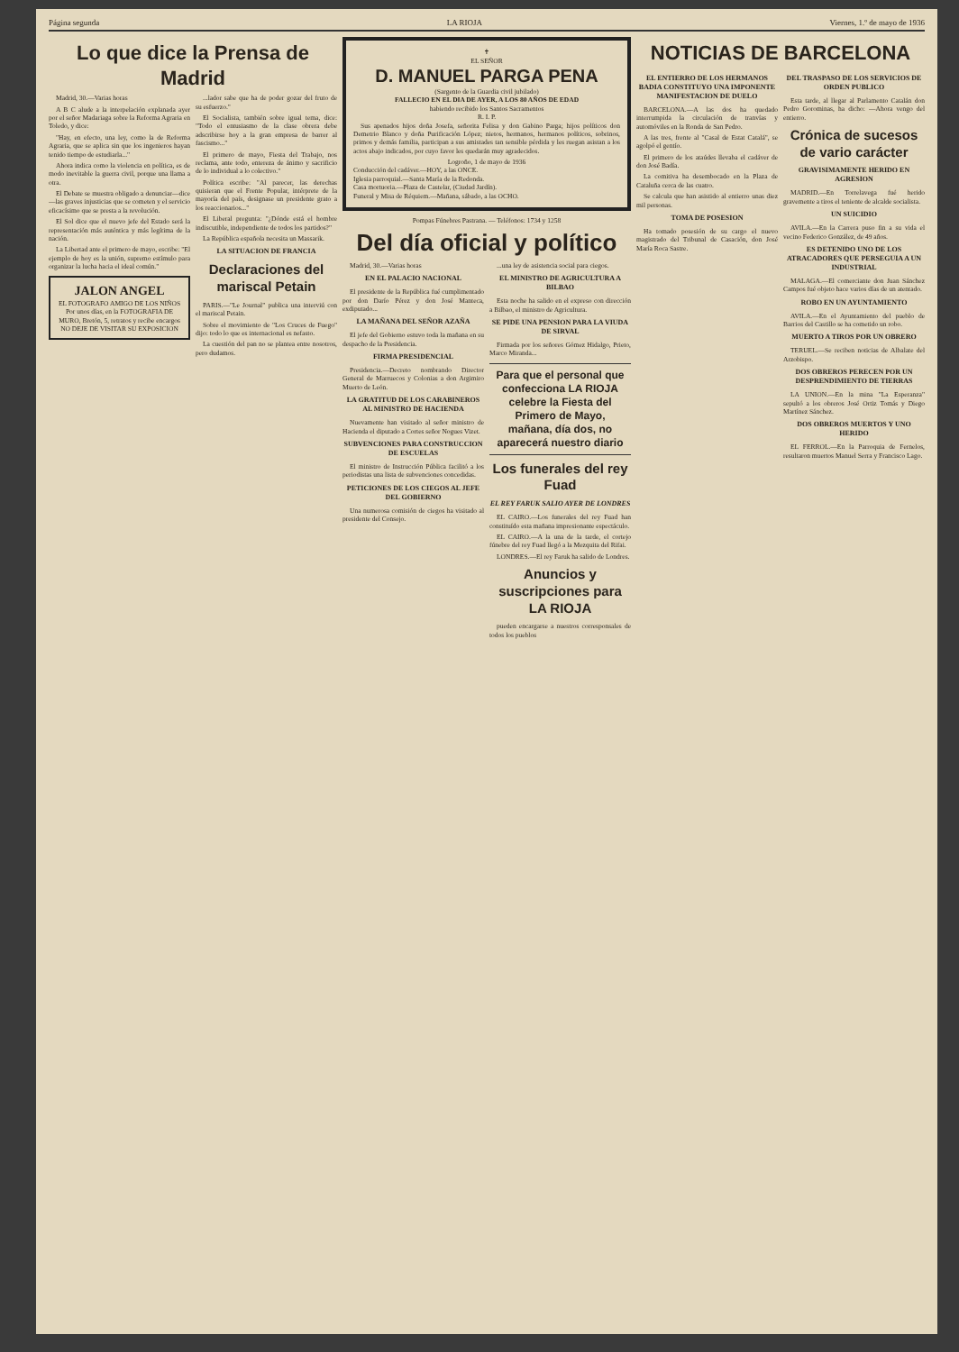Página segunda LA RIOJA Viernes, 1.º de mayo de 1936
Lo que dice la Prensa de Madrid
Madrid, 30.—Varias horas
A B C alude a la interpelación explanada ayer por el señor Madariaga sobre la Reforma Agraria en Toledo, y dice:
"Hay, en efecto, una ley, como la de Reforma Agraria, que se aplica sin que los ingenieros hayan tenido tiempo de estudiarla..."
Ahora indica como la violencia en política, es de modo inevitable la guerra civil, porque una llama a otra.
El Debate se muestra obligado a denunciar—dice—las graves injusticias que se cometen y el servicio eficacísimo que se presta a la revolución.
El Sol dice que el nuevo jefe del Estado será la representación más auténtica y más legítima de la nación.
La Libertad ante el primero de mayo, escribe: "El ejemplo de hoy es la unión, supremo estímulo para organizar la lucha hacia el ideal común."
JALON ANGEL
EL FOTOGRAFO AMIGO DE LOS NIÑOS
Por unos días, en la FOTOGRAFIA DE MURO, Bretón, 5, retratos y recibe encargos
NO DEJE DE VISITAR SU EXPOSICION
...lador sabe que ha de poder gozar del fruto de su esfuerzo."
El Socialista, también sobre igual tema, dice: "Todo el entusiasmo de la clase obrera debe adscribirse hoy a la gran empresa de barrer al fascismo..."
El primero de mayo, Fiesta del Trabajo, nos reclama, ante todo, entereza de ánimo y sacrificio de lo individual a lo colectivo."
Política escribe: "Al parecer, las derechas quisieran que el Frente Popular, intérprete de la mayoría del país, designase un presidente grato a los reaccionarios..."
El Liberal pregunta: "¿Dónde está el hombre indiscutible, independiente de todos los partidos?"
La República española necesita un Massarik.
LA SITUACION DE FRANCIA
Declaraciones del mariscal Petain
PARIS.—"Le Journal" publica una interviú con el mariscal Petain.
Sobre el movimiento de "Los Cruces de Fuego" dijo: todo lo que es internacional es nefasto.
La cuestión del pan no se plantea entre nosotros, pero dudamos.
✝
EL SEÑOR
D. MANUEL PARGA PENA
(Sargento de la Guardia civil jubilado)
FALLECIO EN EL DIA DE AYER, A LOS 80 AÑOS DE EDAD
habiendo recibido los Santos Sacramentos
R. I. P.
Sus apenados hijos doña Josefa, señorita Felisa y don Gabino Parga; hijos políticos don Demetrio Blanco y doña Purificación López; nietos, hermanos, hermanos políticos, sobrinos, primos y demás familia, participan a sus amistades tan sensible pérdida y les ruegan asistan a los actos abajo indicados, por cuyo favor les quedarán muy agradecidos.
Logroño, 1 de mayo de 1936
Conducción del cadáver.—HOY, a las ONCE.
Iglesia parroquial.—Santa María de la Redonda.
Casa mortuoria.—Plaza de Castelar, (Ciudad Jardín).
Funeral y Misa de Réquiem.—Mañana, sábado, a las OCHO.
Pompas Fúnebres Pastrana. — Teléfonos: 1734 y 1258
Del día oficial y político
Madrid, 30.—Varias horas
EN EL PALACIO NACIONAL
El presidente de la República fué cumplimentado por don Darío Pérez y don José Manteca, exdiputado...
LA MAÑANA DEL SEÑOR AZAÑA
El jefe del Gobierno estuvo toda la mañana en su despacho de la Presidencia.
FIRMA PRESIDENCIAL
Presidencia.—Decreto nombrando Director General de Marruecos y Colonias a don Argimiro Muerto de León.
LA GRATITUD DE LOS CARABINEROS AL MINISTRO DE HACIENDA
Nuevamente han visitado al señor ministro de Hacienda el diputado a Cortes señor Nogues Vizet.
SUBVENCIONES PARA CONSTRUCCION DE ESCUELAS
El ministro de Instrucción Pública facilitó a los periodistas una lista de subvenciones concedidas.
PETICIONES DE LOS CIEGOS AL JEFE DEL GOBIERNO
Una numerosa comisión de ciegos ha visitado al presidente del Consejo.
...una ley de asistencia social para ciegos.
EL MINISTRO DE AGRICULTURA A BILBAO
Esta noche ha salido en el expreso con dirección a Bilbao, el ministro de Agricultura.
SE PIDE UNA PENSION PARA LA VIUDA DE SIRVAL
Firmada por los señores Gómez Hidalgo, Prieto, Marco Miranda...
Para que el personal que confecciona LA RIOJA celebre la Fiesta del Primero de Mayo, mañana, día dos, no aparecerá nuestro diario
Los funerales del rey Fuad
EL REY FARUK SALIO AYER DE LONDRES
EL CAIRO.—Los funerales del rey Fuad han constituído esta mañana impresionante espectáculo.
EL CAIRO.—A la una de la tarde, el cortejo fúnebre del rey Fuad llegó a la Mezquita del Rifai.
LONDRES.—El rey Faruk ha salido de Londres.
Anuncios y suscripciones para LA RIOJA
pueden encargarse a nuestros corresponsales de todos los pueblos
NOTICIAS DE BARCELONA
EL ENTIERRO DE LOS HERMANOS BADIA CONSTITUYO UNA IMPONENTE MANIFESTACION DE DUELO
BARCELONA.—A las dos ha quedado interrumpida la circulación de tranvías y automóviles en la Ronda de San Pedro.
A las tres, frente al "Casal de Estat Catalá", se agolpó el gentío.
El primero de los ataúdes llevaba el cadáver de don José Badía.
La comitiva ha desembocado en la Plaza de Cataluña cerca de las cuatro.
Se calcula que han asistido al entierro unas diez mil personas.
TOMA DE POSESION
Ha tomado posesión de su cargo el nuevo magistrado del Tribunal de Casación, don José María Roca Sastre.
DEL TRASPASO DE LOS SERVICIOS DE ORDEN PUBLICO
Esta tarde, al llegar al Parlamento Catalán don Pedro Gorominas, ha dicho: —Ahora vengo del entierro.
Crónica de sucesos de vario carácter
GRAVISIMAMENTE HERIDO EN AGRESION
MADRID.—En Torrelavega fué herido gravemente a tiros el teniente de alcalde socialista.
UN SUICIDIO
AVILA.—En la Carrera puso fin a su vida el vecino Federico González, de 49 años.
ES DETENIDO UNO DE LOS ATRACADORES QUE PERSEGUIA A UN INDUSTRIAL
MALAGA.—El comerciante don Juan Sánchez Campos fué objeto hace varios días de un atentado.
ROBO EN UN AYUNTAMIENTO
AVILA.—En el Ayuntamiento del pueblo de Barrios del Castillo se ha cometido un robo.
MUERTO A TIROS POR UN OBRERO
TERUEL.—Se reciben noticias de Albalate del Arzobispo.
DOS OBREROS PERECEN POR UN DESPRENDIMIENTO DE TIERRAS
LA UNION.—En la mina "La Esperanza" sepultó a los obreros José Ortiz Tomás y Diego Martínez Sánchez.
DOS OBREROS MUERTOS Y UNO HERIDO
EL FERROL.—En la Parroquia de Fernelos, resultaron muertos Manuel Serra y Francisco Lago.